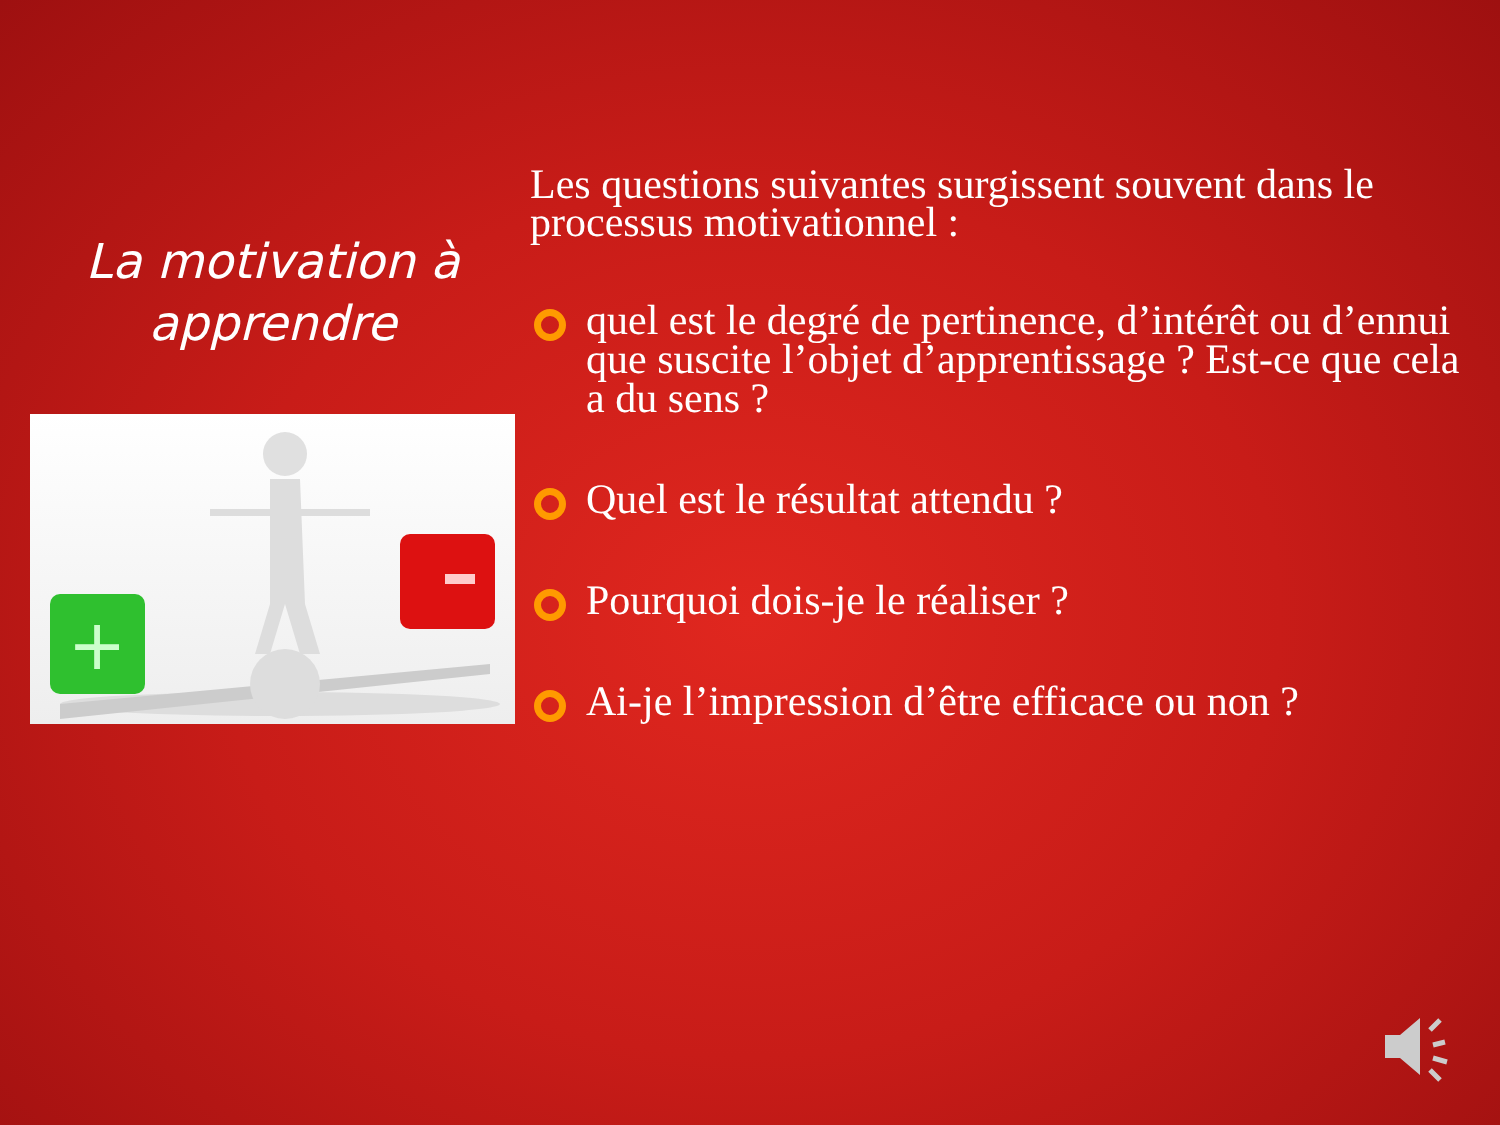La motivation à apprendre
+
Les questions suivantes surgissent souvent dans le processus motivationnel :
quel est le degré de pertinence, d’intérêt ou d’ennui que suscite l’objet d’apprentissage ? Est-ce que cela a du sens ?
Quel est le résultat attendu ?
Pourquoi dois-je le réaliser ?
Ai-je l’impression d’être efficace ou non ?